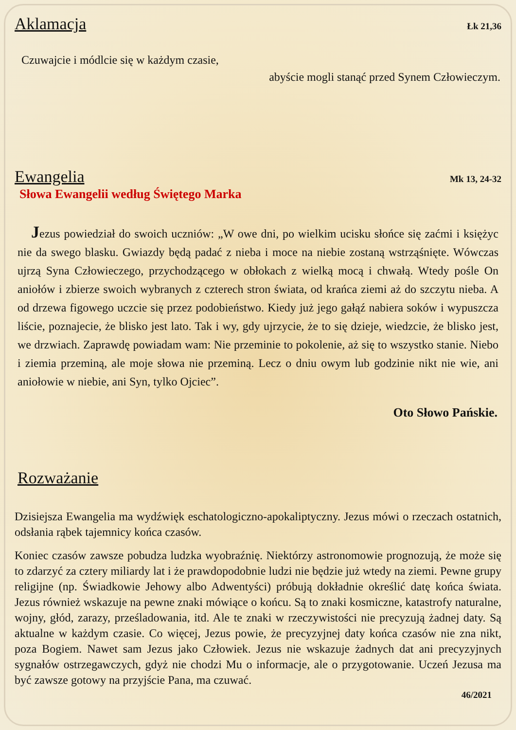Aklamacja
Łk 21,36
Czuwajcie i módlcie się w każdym czasie,
abyście mogli stanąć przed Synem Człowieczym.
Ewangelia
Mk 13, 24-32
Słowa Ewangelii według Świętego Marka
Jezus powiedział do swoich uczniów: „W owe dni, po wielkim ucisku słońce się zaćmi i księżyc nie da swego blasku. Gwiazdy będą padać z nieba i moce na niebie zostaną wstrząśnięte. Wówczas ujrzą Syna Człowieczego, przychodzącego w obłokach z wielką mocą i chwałą. Wtedy pośle On aniołów i zbierze swoich wybranych z czterech stron świata, od krańca ziemi aż do szczytu nieba. A od drzewa figowego uczcie się przez podobieństwo. Kiedy już jego gałąź nabiera soków i wypuszcza liście, poznajecie, że blisko jest lato. Tak i wy, gdy ujrzycie, że to się dzieje, wiedzcie, że blisko jest, we drzwiach. Zaprawdę powiadam wam: Nie przeminie to pokolenie, aż się to wszystko stanie. Niebo i ziemia przeminą, ale moje słowa nie przeminą. Lecz o dniu owym lub godzinie nikt nie wie, ani aniołowie w niebie, ani Syn, tylko Ojciec”.
Oto Słowo Pańskie.
Rozważanie
Dzisiejsza Ewangelia ma wydźwięk eschatologiczno-apokaliptyczny. Jezus mówi o rzeczach ostatnich, odsłania rąbek tajemnicy końca czasów.
Koniec czasów zawsze pobudza ludzka wyobraźnię. Niektórzy astronomowie prognozują, że może się to zdarzyć za cztery miliardy lat i że prawdopodobnie ludzi nie będzie już wtedy na ziemi. Pewne grupy religijne (np. Świadkowie Jehowy albo Adwentyści) próbują dokładnie określić datę końca świata. Jezus również wskazuje na pewne znaki mówiące o końcu. Są to znaki kosmiczne, katastrofy naturalne, wojny, głód, zarazy, prześladowania, itd. Ale te znaki w rzeczywistości nie precyzują żadnej daty. Są aktualne w każdym czasie. Co więcej, Jezus powie, że precyzyjnej daty końca czasów nie zna nikt, poza Bogiem. Nawet sam Jezus jako Człowiek. Jezus nie wskazuje żadnych dat ani precyzyjnych sygnałów ostrzegawczych, gdyż nie chodzi Mu o informacje, ale o przygotowanie. Uczeń Jezusa ma być zawsze gotowy na przyjście Pana, ma czuwać.
46/2021